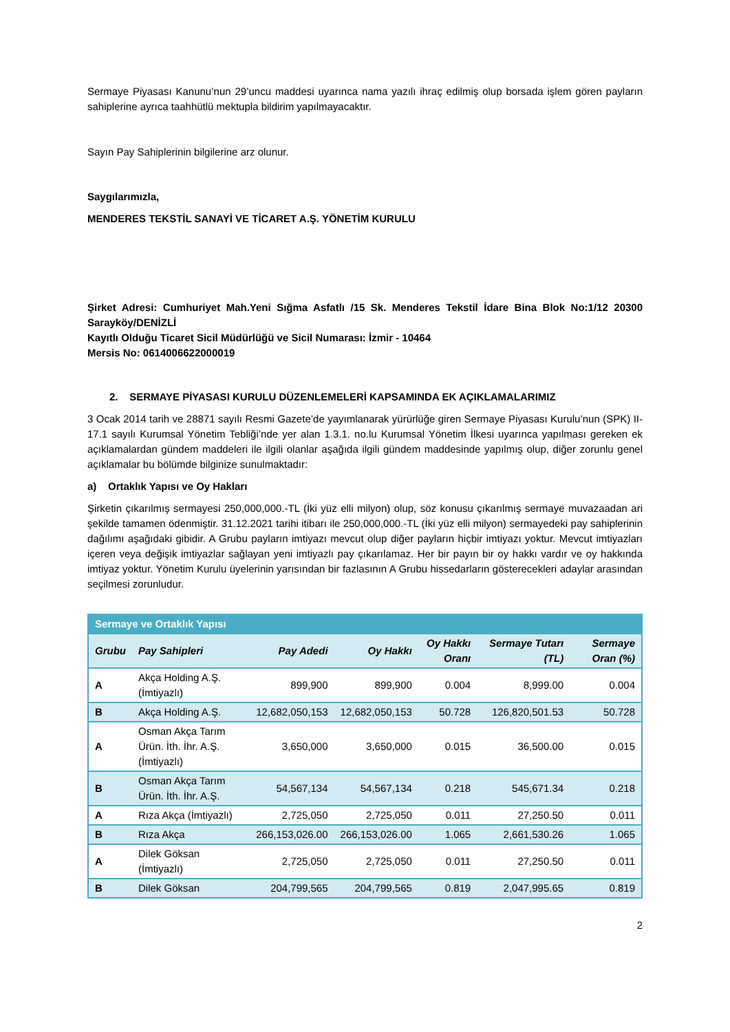Sermaye Piyasası Kanunu’nun 29’uncu maddesi uyarınca nama yazılı ihraç edilmiş olup borsada işlem gören payların sahiplerine ayrıca taahhütlü mektupla bildirim yapılmayacaktır.
Sayın Pay Sahiplerinin bilgilerine arz olunur.
Saygılarımızla,
MENDERES TEKSTİL SANAYİ VE TİCARET A.Ş. YÖNETİM KURULU
Şirket Adresi: Cumhuriyet Mah.Yeni Sığma Asfatlı /15 Sk. Menderes Tekstil İdare Bina Blok No:1/12 20300 Sarayköy/DENİZLİ
Kayıtlı Olduğu Ticaret Sicil Müdürlüğü ve Sicil Numarası: İzmir - 10464
Mersis No: 0614006622000019
2. SERMAYE PİYASASI KURULU DÜZENLEMELERİ KAPSAMINDA EK AÇIKLAMALARIMIZ
3 Ocak 2014 tarih ve 28871 sayılı Resmi Gazete’de yayımlanarak yürürlüğe giren Sermaye Piyasası Kurulu’nun (SPK) II-17.1 sayılı Kurumsal Yönetim Tebliği’nde yer alan 1.3.1. no.lu Kurumsal Yönetim İlkesi uyarınca yapılması gereken ek açıklamalardan gündem maddeleri ile ilgili olanlar aşağıda ilgili gündem maddesinde yapılmış olup, diğer zorunlu genel açıklamalar bu bölümde bilginize sunulmaktadır:
a) Ortaklık Yapısı ve Oy Hakları
Şirketin çıkarılmış sermayesi 250,000,000.-TL (İki yüz elli milyon) olup, söz konusu çıkarılmış sermaye muvazaadan ari şekilde tamamen ödenmiştir. 31.12.2021 tarihi itibarı ile 250,000,000.-TL (İki yüz elli milyon) sermayedeki pay sahiplerinin dağılımı aşağıdaki gibidir. A Grubu payların imtiyazı mevcut olup diğer payların hiçbir imtiyazı yoktur. Mevcut imtiyazları içeren veya değişik imtiyazlar sağlayan yeni imtiyazlı pay çıkarılamaz. Her bir payın bir oy hakkı vardır ve oy hakkında imtiyaz yoktur. Yönetim Kurulu üyelerinin yarısından bir fazlasının A Grubu hissedarların gösterecekleri adaylar arasından seçilmesi zorunludur.
| Sermaye ve Ortaklık Yapısı | | | | | | |
| --- | --- | --- | --- | --- | --- | --- |
| Grubu | Pay Sahipleri | Pay Adedi | Oy Hakkı | Oy Hakkı Oranı | Sermaye Tutarı (TL) | Sermaye Oran (%) |
| A | Akça Holding A.Ş. (İmtiyazlı) | 899,900 | 899,900 | 0.004 | 8,999.00 | 0.004 |
| B | Akça Holding A.Ş. | 12,682,050,153 | 12,682,050,153 | 50.728 | 126,820,501.53 | 50.728 |
| A | Osman Akça Tarım Ürün. İth. İhr. A.Ş. (İmtiyazlı) | 3,650,000 | 3,650,000 | 0.015 | 36,500.00 | 0.015 |
| B | Osman Akça Tarım Ürün. İth. İhr. A.Ş. | 54,567,134 | 54,567,134 | 0.218 | 545,671.34 | 0.218 |
| A | Rıza Akça (İmtiyazlı) | 2,725,050 | 2,725,050 | 0.011 | 27,250.50 | 0.011 |
| B | Rıza Akça | 266,153,026.00 | 266,153,026.00 | 1.065 | 2,661,530.26 | 1.065 |
| A | Dilek Göksan (İmtiyazlı) | 2,725,050 | 2,725,050 | 0.011 | 27,250.50 | 0.011 |
| B | Dilek Göksan | 204,799,565 | 204,799,565 | 0.819 | 2,047,995.65 | 0.819 |
2